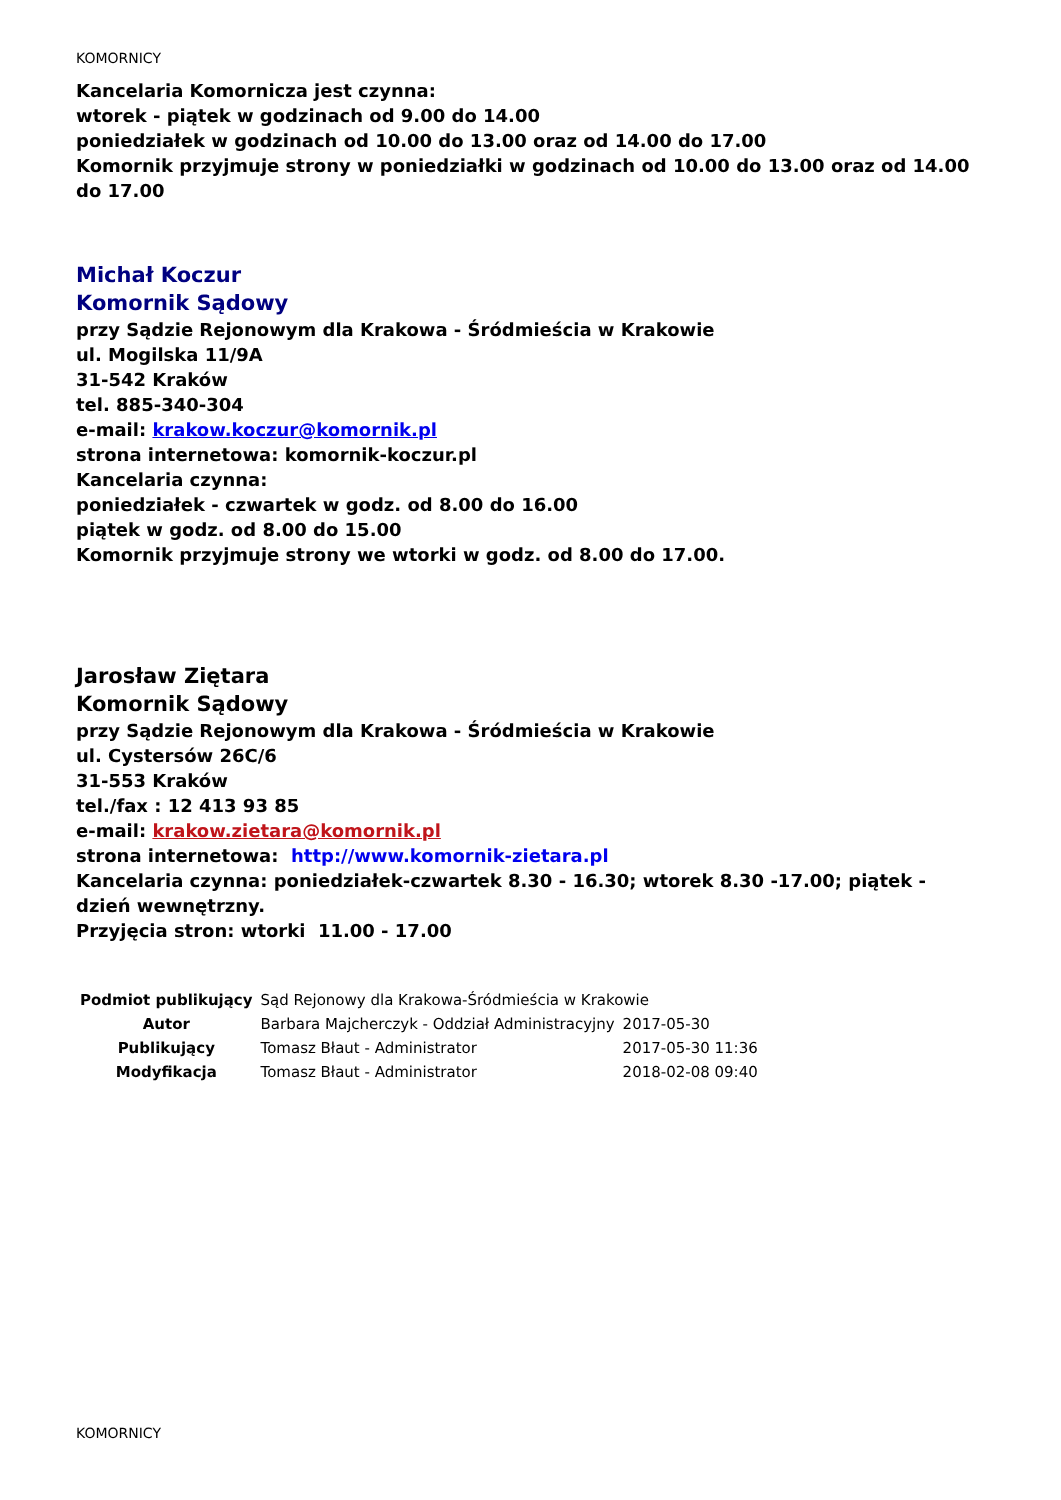KOMORNICY
Kancelaria Komornicza jest czynna:
wtorek - piątek w godzinach od 9.00 do 14.00
poniedziałek w godzinach od 10.00 do 13.00 oraz od 14.00 do 17.00
Komornik przyjmuje strony w poniedziałki w godzinach od 10.00 do 13.00 oraz od 14.00 do 17.00
Michał Koczur
Komornik Sądowy
przy Sądzie Rejonowym dla Krakowa - Śródmieścia w Krakowie
ul. Mogilska 11/9A
31-542 Kraków
tel. 885-340-304
e-mail: krakow.koczur@komornik.pl
strona internetowa: komornik-koczur.pl
Kancelaria czynna:
poniedziałek - czwartek w godz. od 8.00 do 16.00
piątek w godz. od 8.00 do 15.00
Komornik przyjmuje strony we wtorki w godz. od 8.00 do 17.00.
Jarosław Ziętara
Komornik Sądowy
przy Sądzie Rejonowym dla Krakowa - Śródmieścia w Krakowie
ul. Cystersów 26C/6
31-553 Kraków
tel./fax : 12 413 93 85
e-mail: krakow.zietara@komornik.pl
strona internetowa: http://www.komornik-zietara.pl
Kancelaria czynna: poniedziałek-czwartek 8.30 - 16.30; wtorek 8.30 -17.00; piątek - dzień wewnętrzny.
Przyjęcia stron: wtorki 11.00 - 17.00
| Podmiot publikujący | Sąd Rejonowy dla Krakowa-Śródmieścia w Krakowie | |
| Autor | Barbara Majcherczyk - Oddział Administracyjny | 2017-05-30 |
| Publikujący | Tomasz Błaut - Administrator | 2017-05-30 11:36 |
| Modyfikacja | Tomasz Błaut - Administrator | 2018-02-08 09:40 |
KOMORNICY